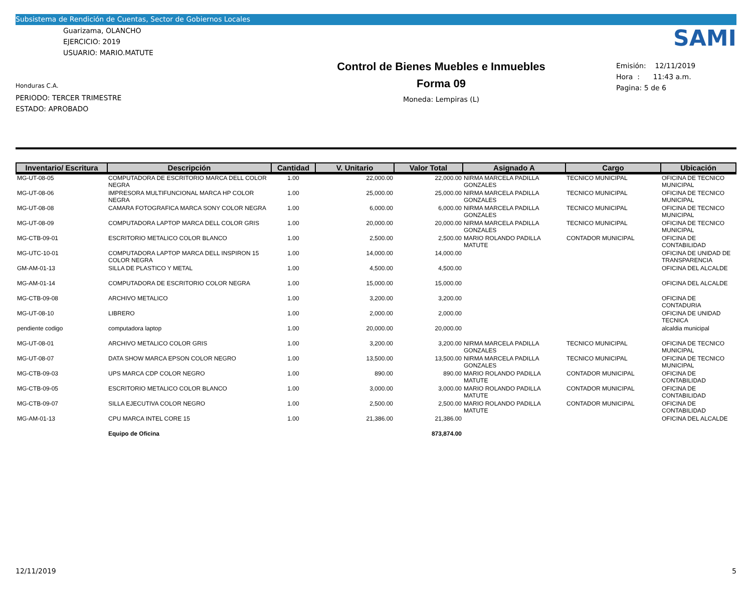Subsistema de Rendición de Cuentas, Sector de Gobiernos Locales
Guarizama, OLANCHO
EJERCICIO: 2019
USUARIO: MARIO.MATUTE
Honduras C.A.
PERIODO: TERCER TRIMESTRE
ESTADO: APROBADO
Control de Bienes Muebles e Inmuebles
Forma 09
Moneda: Lempiras (L)
SAMI
Emisión: 12/11/2019
Hora : 11:43 a.m.
Pagina: 5 de 6
| Inventario/ Escritura | Descripción | Cantidad | V. Unitario | Valor Total | Asignado A | Cargo | Ubicación |
| --- | --- | --- | --- | --- | --- | --- | --- |
| MG-UT-08-05 | COMPUTADORA DE ESCRITORIO MARCA DELL COLOR NEGRA | 1.00 | 22,000.00 | 22,000.00 | NIRMA MARCELA PADILLA GONZALES | TECNICO MUNICIPAL | OFICINA DE TECNICO MUNICIPAL |
| MG-UT-08-06 | IMPRESORA MULTIFUNCIONAL MARCA HP COLOR NEGRA | 1.00 | 25,000.00 | 25,000.00 | NIRMA MARCELA PADILLA GONZALES | TECNICO MUNICIPAL | OFICINA DE TECNICO MUNICIPAL |
| MG-UT-08-08 | CAMARA FOTOGRAFICA MARCA SONY COLOR NEGRA | 1.00 | 6,000.00 | 6,000.00 | NIRMA MARCELA PADILLA GONZALES | TECNICO MUNICIPAL | OFICINA DE TECNICO MUNICIPAL |
| MG-UT-08-09 | COMPUTADORA LAPTOP MARCA DELL COLOR GRIS | 1.00 | 20,000.00 | 20,000.00 | NIRMA MARCELA PADILLA GONZALES | TECNICO MUNICIPAL | OFICINA DE TECNICO MUNICIPAL |
| MG-CTB-09-01 | ESCRITORIO METALICO COLOR BLANCO | 1.00 | 2,500.00 | 2,500.00 | MARIO ROLANDO PADILLA MATUTE | CONTADOR MUNICIPAL | OFICINA DE CONTABILIDAD |
| MG-UTC-10-01 | COMPUTADORA LAPTOP MARCA DELL INSPIRON 15 COLOR NEGRA | 1.00 | 14,000.00 | 14,000.00 | | | OFICINA DE UNIDAD DE TRANSPARENCIA |
| GM-AM-01-13 | SILLA DE PLASTICO Y METAL | 1.00 | 4,500.00 | 4,500.00 | | | OFICINA DEL ALCALDE |
| MG-AM-01-14 | COMPUTADORA DE ESCRITORIO COLOR NEGRA | 1.00 | 15,000.00 | 15,000.00 | | | OFICINA DEL ALCALDE |
| MG-CTB-09-08 | ARCHIVO METALICO | 1.00 | 3,200.00 | 3,200.00 | | | OFICINA DE CONTADURIA |
| MG-UT-08-10 | LIBRERO | 1.00 | 2,000.00 | 2,000.00 | | | OFICINA DE UNIDAD TECNICA |
| pendiente codigo | computadora laptop | 1.00 | 20,000.00 | 20,000.00 | | | alcaldia municipal |
| MG-UT-08-01 | ARCHIVO METALICO COLOR GRIS | 1.00 | 3,200.00 | 3,200.00 | NIRMA MARCELA PADILLA GONZALES | TECNICO MUNICIPAL | OFICINA DE TECNICO MUNICIPAL |
| MG-UT-08-07 | DATA SHOW MARCA EPSON COLOR NEGRO | 1.00 | 13,500.00 | 13,500.00 | NIRMA MARCELA PADILLA GONZALES | TECNICO MUNICIPAL | OFICINA DE TECNICO MUNICIPAL |
| MG-CTB-09-03 | UPS MARCA CDP COLOR NEGRO | 1.00 | 890.00 | 890.00 | MARIO ROLANDO PADILLA MATUTE | CONTADOR MUNICIPAL | OFICINA DE CONTABILIDAD |
| MG-CTB-09-05 | ESCRITORIO METALICO COLOR BLANCO | 1.00 | 3,000.00 | 3,000.00 | MARIO ROLANDO PADILLA MATUTE | CONTADOR MUNICIPAL | OFICINA DE CONTABILIDAD |
| MG-CTB-09-07 | SILLA EJECUTIVA COLOR NEGRO | 1.00 | 2,500.00 | 2,500.00 | MARIO ROLANDO PADILLA MATUTE | CONTADOR MUNICIPAL | OFICINA DE CONTABILIDAD |
| MG-AM-01-13 | CPU MARCA INTEL CORE 15 | 1.00 | 21,386.00 | 21,386.00 | | | OFICINA DEL ALCALDE |
| | Equipo de Oficina | | | 873,874.00 | | | |
12/11/2019 5